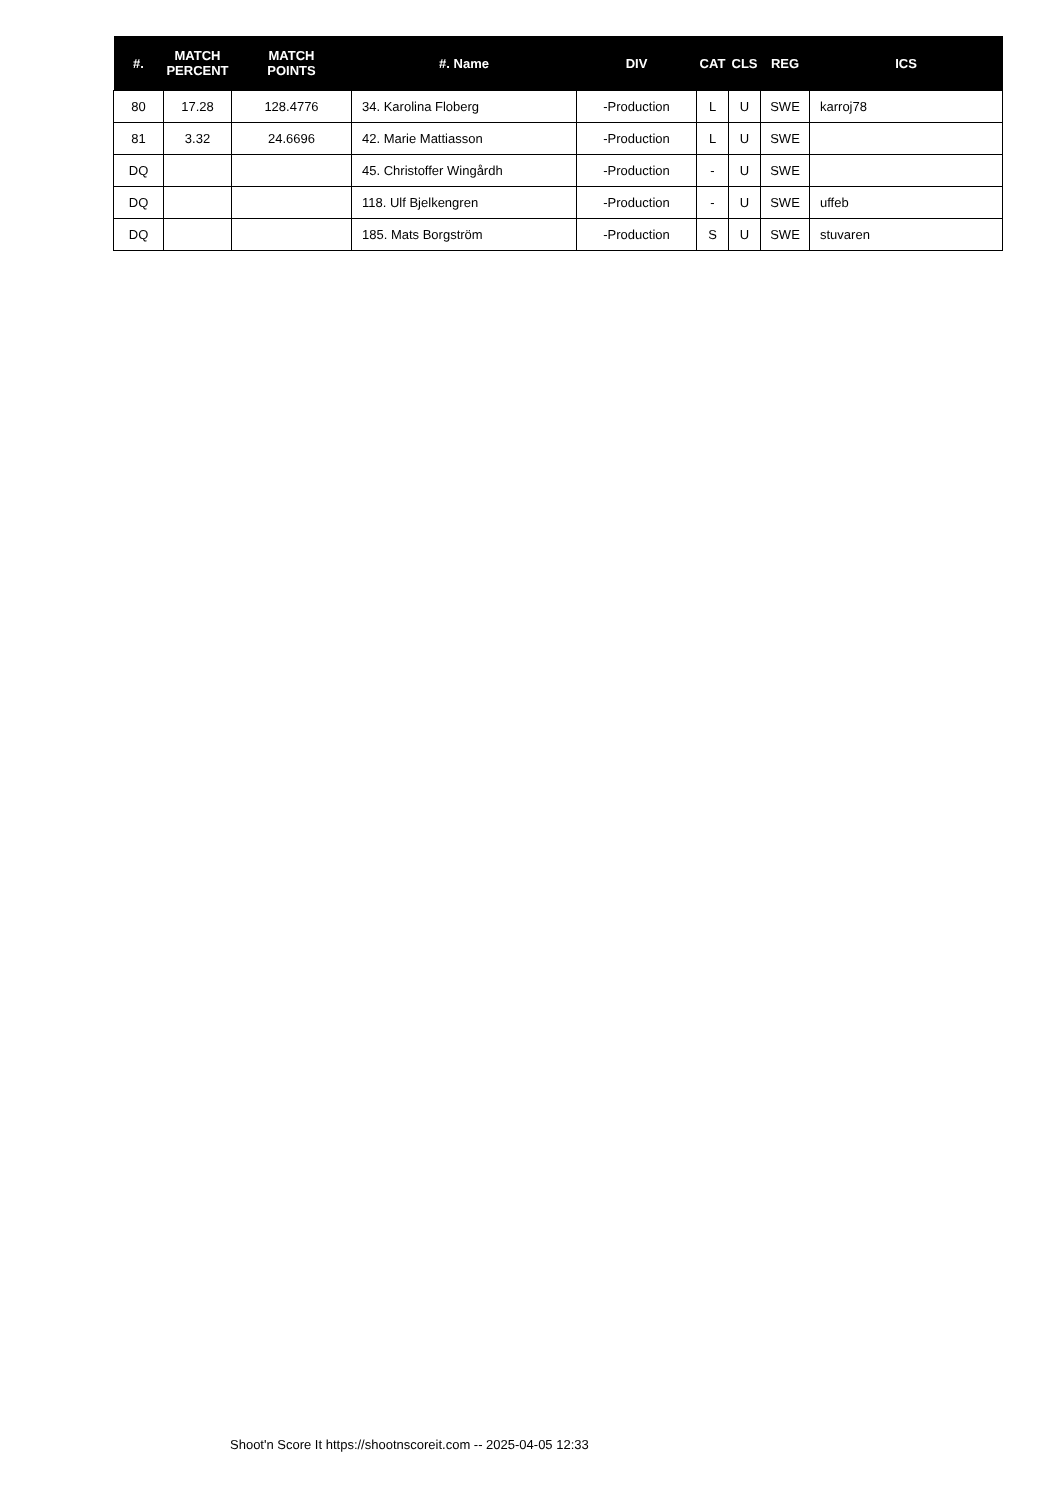| #. | MATCH PERCENT | MATCH POINTS | #. Name | DIV | CAT | CLS | REG | ICS |
| --- | --- | --- | --- | --- | --- | --- | --- | --- |
| 80 | 17.28 | 128.4776 | 34. Karolina Floberg | -Production | L | U | SWE | karroj78 |
| 81 | 3.32 | 24.6696 | 42. Marie Mattiasson | -Production | L | U | SWE | |
| DQ | | | 45. Christoffer Wingårdh | -Production | - | U | SWE | |
| DQ | | | 118. Ulf Bjelkengren | -Production | - | U | SWE | uffeb |
| DQ | | | 185. Mats Borgström | -Production | S | U | SWE | stuvaren |
Shoot'n Score It https://shootnscoreit.com -- 2025-04-05 12:33